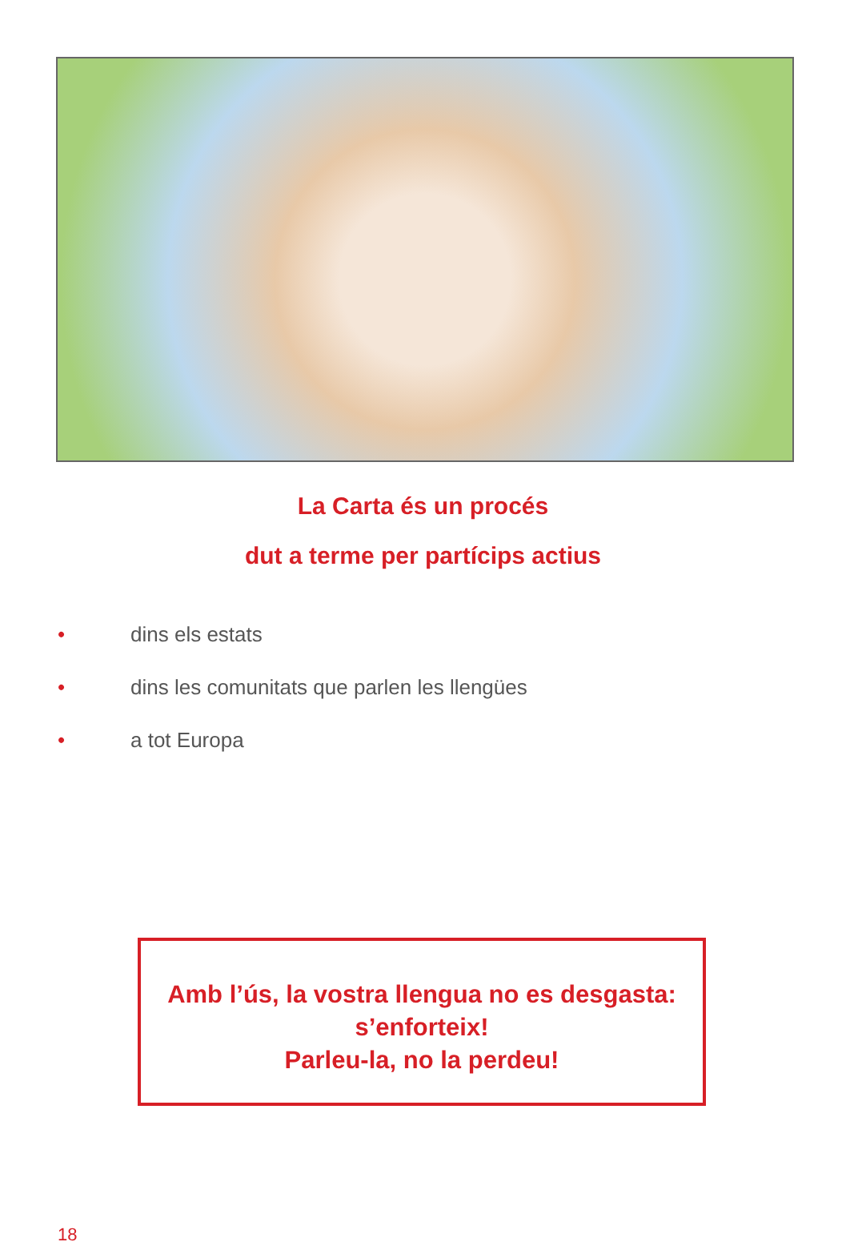La Carta és un procés
dut a terme per partícips actius
• dins els estats
• dins les comunitats que parlen les llengües
• a tot Europa
Amb l’ús, la vostra llengua no es desgasta:
s’enforteix!
Parleu-la, no la perdeu!
18